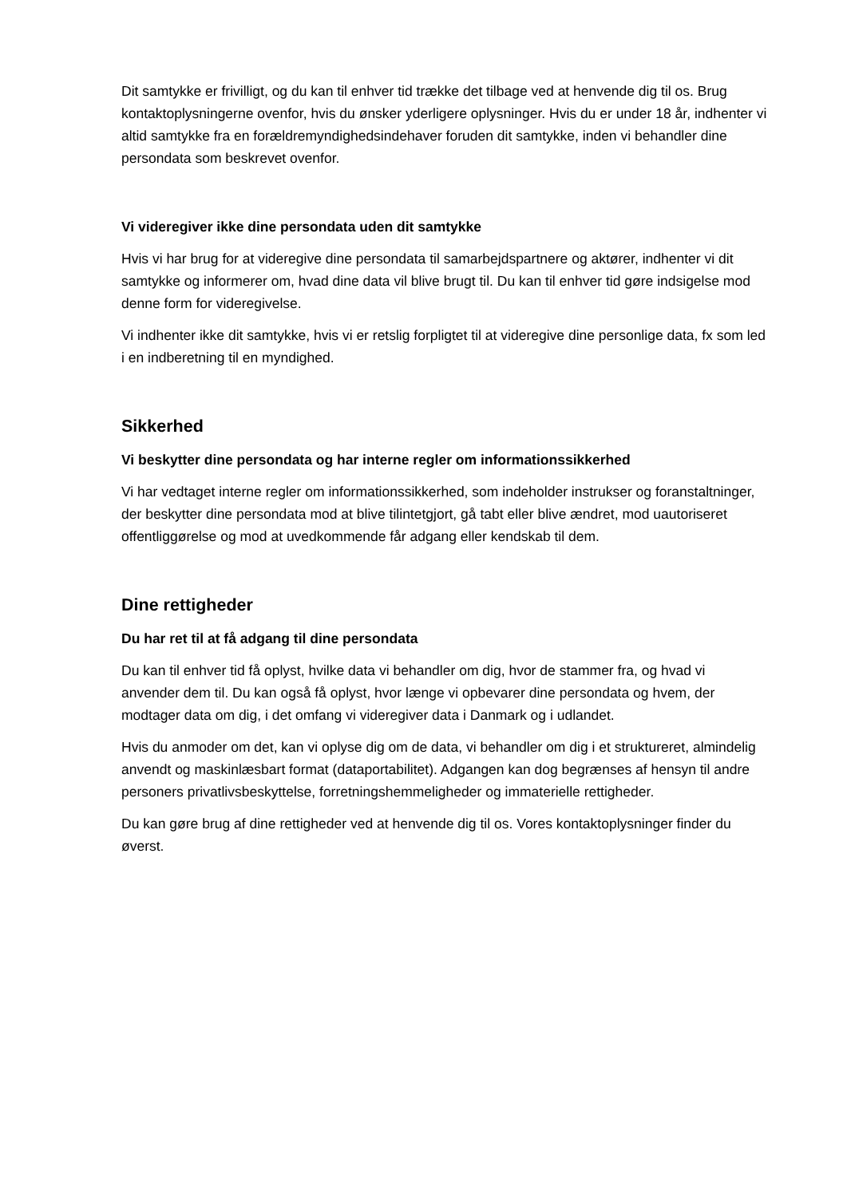Dit samtykke er frivilligt, og du kan til enhver tid trække det tilbage ved at henvende dig til os. Brug kontaktoplysningerne ovenfor, hvis du ønsker yderligere oplysninger. Hvis du er under 18 år, indhenter vi altid samtykke fra en forældremyndighedsindehaver foruden dit samtykke, inden vi behandler dine persondata som beskrevet ovenfor.
Vi videregiver ikke dine persondata uden dit samtykke
Hvis vi har brug for at videregive dine persondata til samarbejdspartnere og aktører, indhenter vi dit samtykke og informerer om, hvad dine data vil blive brugt til. Du kan til enhver tid gøre indsigelse mod denne form for videregivelse.
Vi indhenter ikke dit samtykke, hvis vi er retslig forpligtet til at videregive dine personlige data, fx som led i en indberetning til en myndighed.
Sikkerhed
Vi beskytter dine persondata og har interne regler om informationssikkerhed
Vi har vedtaget interne regler om informationssikkerhed, som indeholder instrukser og foranstaltninger, der beskytter dine persondata mod at blive tilintetgjort, gå tabt eller blive ændret, mod uautoriseret offentliggørelse og mod at uvedkommende får adgang eller kendskab til dem.
Dine rettigheder
Du har ret til at få adgang til dine persondata
Du kan til enhver tid få oplyst, hvilke data vi behandler om dig, hvor de stammer fra, og hvad vi anvender dem til. Du kan også få oplyst, hvor længe vi opbevarer dine persondata og hvem, der modtager data om dig, i det omfang vi videregiver data i Danmark og i udlandet.
Hvis du anmoder om det, kan vi oplyse dig om de data, vi behandler om dig i et struktureret, almindelig anvendt og maskinlæsbart format (dataportabilitet). Adgangen kan dog begrænses af hensyn til andre personers privatlivsbeskyttelse, forretningshemmeligheder og immaterielle rettigheder.
Du kan gøre brug af dine rettigheder ved at henvende dig til os. Vores kontaktoplysninger finder du øverst.